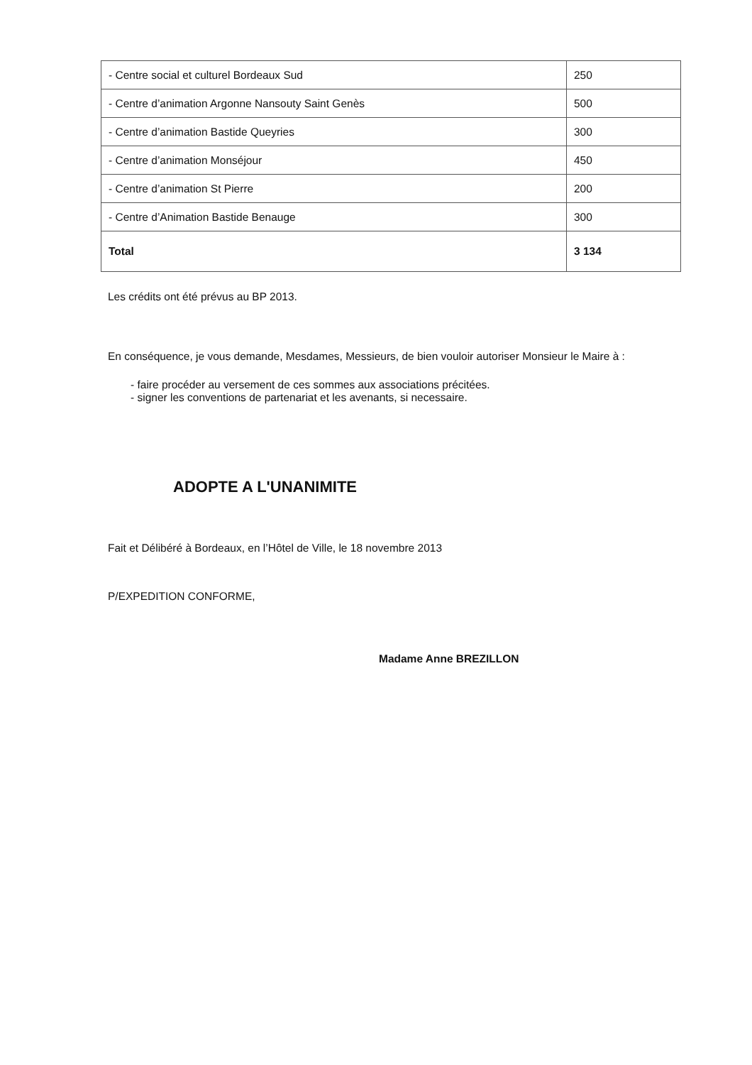| - Centre social et culturel Bordeaux Sud | 250 |
| - Centre d’animation Argonne Nansouty Saint Genès | 500 |
| - Centre d’animation Bastide Queyries | 300 |
| - Centre d’animation Monséjour | 450 |
| - Centre d’animation St Pierre | 200 |
| - Centre d’Animation Bastide Benauge | 300 |
| Total | 3 134 |
Les crédits ont été prévus au BP 2013.
En conséquence, je vous demande, Mesdames, Messieurs, de bien vouloir autoriser Monsieur le Maire à :
- faire procéder au versement de ces sommes aux associations précitées.
- signer les conventions de partenariat et les avenants, si necessaire.
ADOPTE A L'UNANIMITE
Fait et Délibéré à Bordeaux, en l’Hôtel de Ville, le 18 novembre 2013
P/EXPEDITION CONFORME,
Madame Anne BREZILLON